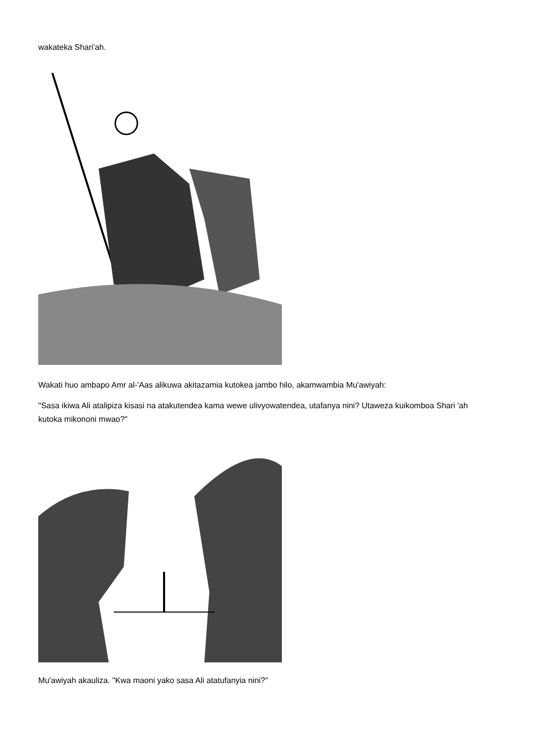wakateka Shari'ah.
Wakati huo ambapo Amr al-'Aas alikuwa akitazamia kutokea jambo hilo, akamwambia Mu'awiyah:
"Sasa ikiwa Ali atalipiza kisasi na atakutendea kama wewe ulivyowatendea, utafanya nini? Utaweza kuikomboa Shari 'ah kutoka mikononi mwao?"
Mu'awiyah akauliza. "Kwa maoni yako sasa Ali atatufanyia nini?"